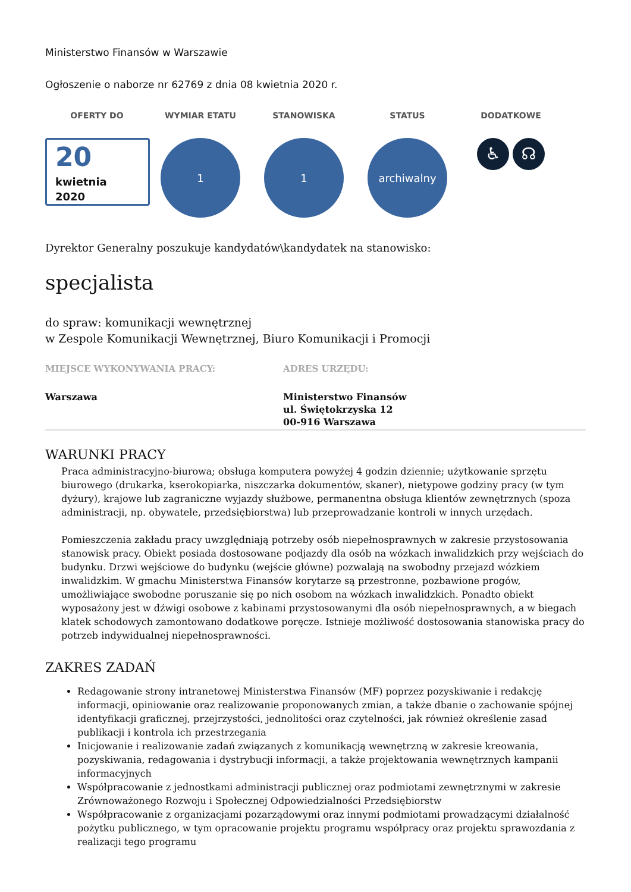Ministerstwo Finansów w Warszawie
Ogłoszenie o naborze nr 62769 z dnia 08 kwietnia 2020 r.
OFERTY DO
20
kwietnia
2020
WYMIAR ETATU
1
STANOWISKA
1
STATUS
archiwalny
DODATKOWE
♿ ☊
Dyrektor Generalny poszukuje kandydatów\kandydatek na stanowisko:
specjalista
do spraw: komunikacji wewnętrznej
w Zespole Komunikacji Wewnętrznej, Biuro Komunikacji i Promocji
MIEJSCE WYKONYWANIA PRACY:
Warszawa
ADRES URZĘDU:
Ministerstwo Finansów
ul. Świętokrzyska 12
00-916 Warszawa
WARUNKI PRACY
Praca administracyjno-biurowa; obsługa komputera powyżej 4 godzin dziennie; użytkowanie sprzętu biurowego (drukarka, kserokopiarka, niszczarka dokumentów, skaner), nietypowe godziny pracy (w tym dyżury), krajowe lub zagraniczne wyjazdy służbowe, permanentna obsługa klientów zewnętrznych (spoza administracji, np. obywatele, przedsiębiorstwa) lub przeprowadzanie kontroli w innych urzędach.
Pomieszczenia zakładu pracy uwzględniają potrzeby osób niepełnosprawnych w zakresie przystosowania stanowisk pracy. Obiekt posiada dostosowane podjazdy dla osób na wózkach inwalidzkich przy wejściach do budynku. Drzwi wejściowe do budynku (wejście główne) pozwalają na swobodny przejazd wózkiem inwalidzkim. W gmachu Ministerstwa Finansów korytarze są przestronne, pozbawione progów, umożliwiające swobodne poruszanie się po nich osobom na wózkach inwalidzkich. Ponadto obiekt wyposażony jest w dźwigi osobowe z kabinami przystosowanymi dla osób niepełnosprawnych, a w biegach klatek schodowych zamontowano dodatkowe poręcze. Istnieje możliwość dostosowania stanowiska pracy do potrzeb indywidualnej niepełnosprawności.
ZAKRES ZADAŃ
Redagowanie strony intranetowej Ministerstwa Finansów (MF) poprzez pozyskiwanie i redakcję informacji, opiniowanie oraz realizowanie proponowanych zmian, a także dbanie o zachowanie spójnej identyfikacji graficznej, przejrzystości, jednolitości oraz czytelności, jak również określenie zasad publikacji i kontrola ich przestrzegania
Inicjowanie i realizowanie zadań związanych z komunikacją wewnętrzną w zakresie kreowania, pozyskiwania, redagowania i dystrybucji informacji, a także projektowania wewnętrznych kampanii informacyjnych
Współpracowanie z jednostkami administracji publicznej oraz podmiotami zewnętrznymi w zakresie Zrównoważonego Rozwoju i Społecznej Odpowiedzialności Przedsiębiorstw
Współpracowanie z organizacjami pozarządowymi oraz innymi podmiotami prowadzącymi działalność pożytku publicznego, w tym opracowanie projektu programu współpracy oraz projektu sprawozdania z realizacji tego programu